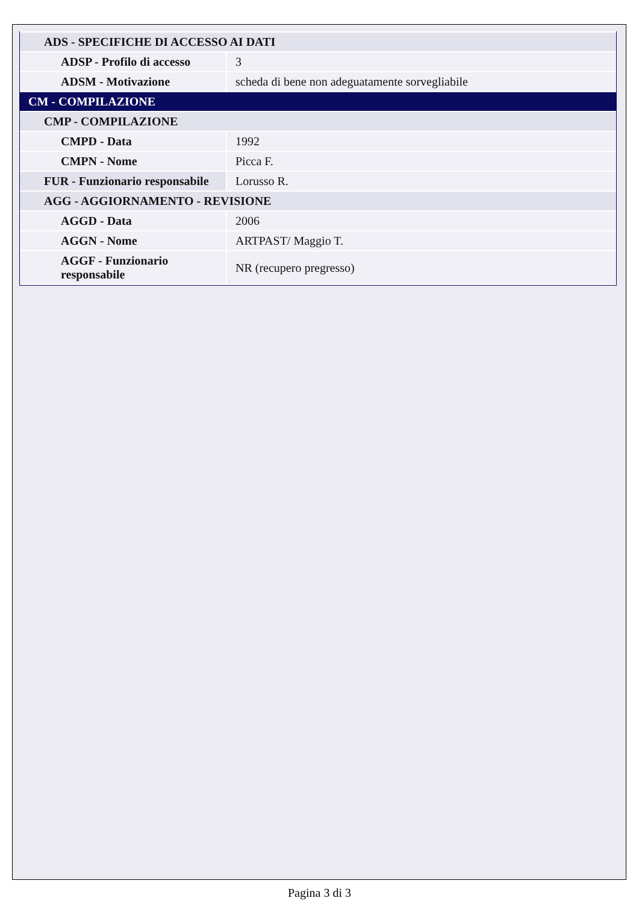| ADS - SPECIFICHE DI ACCESSO AI DATI | |
| ADSP - Profilo di accesso | 3 |
| ADSM - Motivazione | scheda di bene non adeguatamente sorvegliabile |
| CM - COMPILAZIONE | |
| CMP - COMPILAZIONE | |
| CMPD - Data | 1992 |
| CMPN - Nome | Picca F. |
| FUR - Funzionario responsabile | Lorusso R. |
| AGG - AGGIORNAMENTO - REVISIONE | |
| AGGD - Data | 2006 |
| AGGN - Nome | ARTPAST/ Maggio T. |
| AGGF - Funzionario responsabile | NR (recupero pregresso) |
Pagina 3 di 3